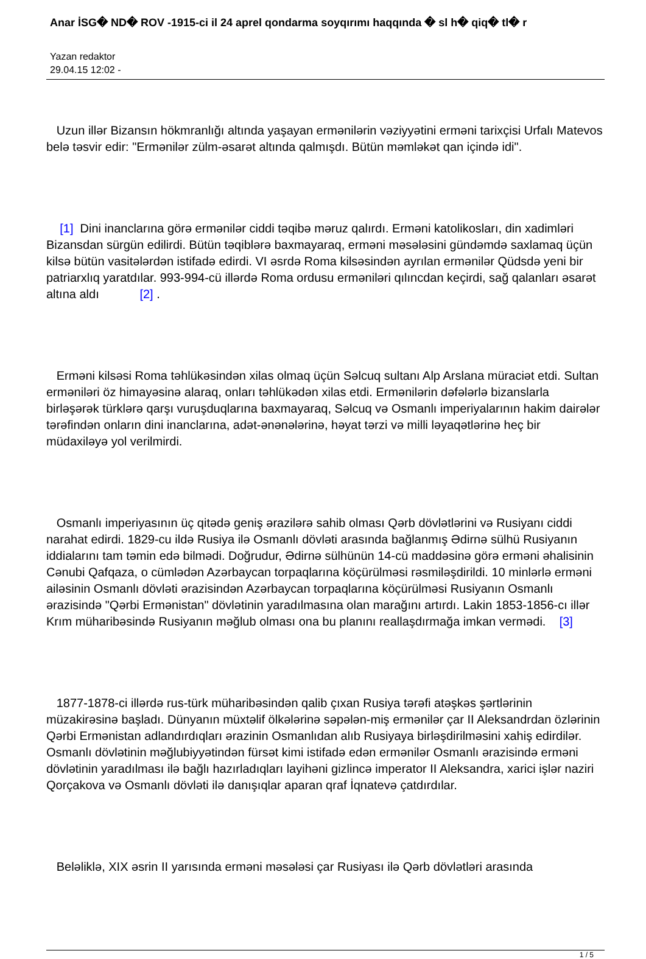Anar İSG� ND� ROV -1915-ci il 24 aprel qondarma soyqırımı haqqında � sl h� qiq� tl� r
Yazan redaktor
29.04.15 12:02 -
Uzun illər Bizansın hökmranlığı altında yaşayan ermənilərin vəziyyətini erməni tarixçisi Urfalı Matevos belə təsvir edir: "Ermənilər zülm-əsarət altında qalmışdı. Bütün məmləkət qan içində idi".
[1] Dini inanclarına görə ermənilər ciddi təqibə məruz qalırdı. Erməni katolikosları, din xadimləri Bizansdan sürgün edilirdi. Bütün təqiblərə baxmayaraq, erməni məsələsini gündəmdə saxlamaq üçün kilsə bütün vasitələrdən istifadə edirdi. VI əsrdə Roma kilsəsindən ayrılan ermənilər Qüdsdə yeni bir patriarxlıq yaratdılar. 993-994-cü illərdə Roma ordusu erməniləri qılıncdan keçirdi, sağ qalanları əsarət altına aldı [2] .
Erməni kilsəsi Roma təhlükəsindən xilas olmaq üçün Səlcuq sultanı Alp Arslana müraciət etdi. Sultan erməniləri öz himayəsinə alaraq, onları təhlükədən xilas etdi. Ermənilərin dəfələrlə bizanslarla birləşərək türklərə qarşı vuruşduqlarına baxmayaraq, Səlcuq və Osmanlı imperiyalarının hakim dairələr tərəfindən onların dini inanclarına, adət-ənənələrinə, həyat tərzi və milli ləyaqətlərinə heç bir müdaxiləyə yol verilmirdi.
Osmanlı imperiyasının üç qitədə geniş ərazilərə sahib olması Qərb dövlətlərini və Rusiyanı ciddi narahat edirdi. 1829-cu ildə Rusiya ilə Osmanlı dövləti arasında bağlanmış Ədirnə sülhü Rusiyanın iddialarını tam təmin edə bilmədi. Doğrudur, Ədirnə sülhünün 14-cü maddəsinə görə erməni əhalisinin Cənubi Qafqaza, o cümlədən Azərbaycan torpaqlarına köçürülməsi rəsmiləşdirildi. 10 minlərlə erməni ailəsinin Osmanlı dövləti ərazisindən Azərbaycan torpaqlarına köçürülməsi Rusiyanın Osmanlı ərazisində "Qərbi Ermənistan" dövlətinin yaradılmasına olan marağını artırdı. Lakin 1853-1856-cı illər Krım müharibəsində Rusiyanın məğlub olması ona bu planını reallaşdırmağa imkan vermədi. [3]
1877-1878-ci illərdə rus-türk müharibəsindən qalib çıxan Rusiya tərəfi atəşkəs şərtlərinin müzakirəsinə başladı. Dünyanın müxtəlif ölkələrinə səpələn-miş ermənilər çar II Aleksandrdan özlərinin Qərbi Ermənistan adlandırdıqları ərazinin Osmanlıdan alıb Rusiyaya birləşdirilməsini xahiş edirdilər. Osmanlı dövlətinin məğlubiyyətindən fürsət kimi istifadə edən ermənilər Osmanlı ərazisində erməni dövlətinin yaradılması ilə bağlı hazırladıqları layihəni gizlincə imperator II Aleksandra, xarici işlər naziri Qorçakova və Osmanlı dövləti ilə danışıqlar aparan qraf İqnatevə çatdırdılar.
Beləliklə, XIX əsrin II yarısında erməni məsələsi çar Rusiyası ilə Qərb dövlətləri arasında
1 / 5